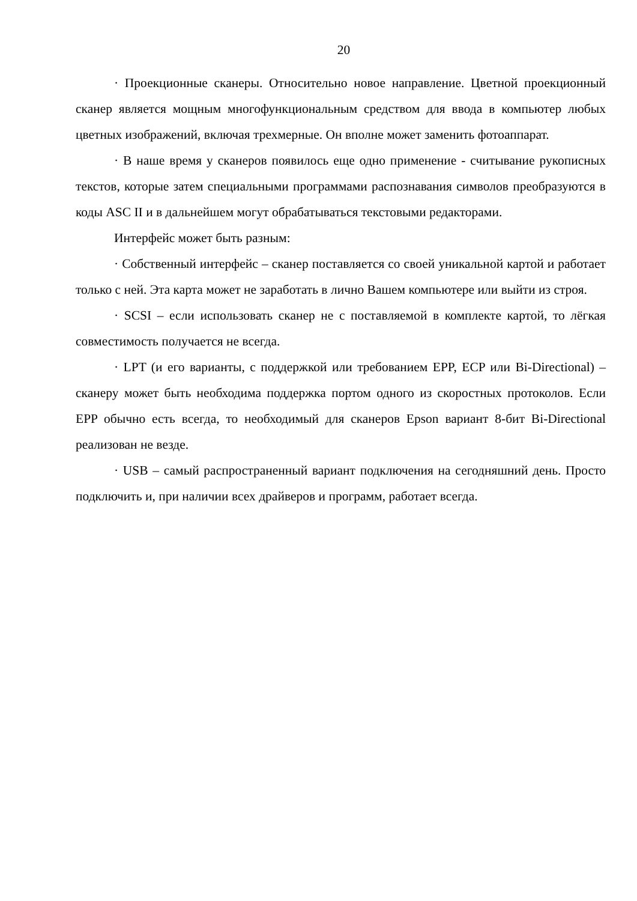20
· Проекционные сканеры. Относительно новое направление. Цветной проекционный сканер является мощным многофункциональным средством для ввода в компьютер любых цветных изображений, включая трехмерные. Он вполне может заменить фотоаппарат.
· В наше время у сканеров появилось еще одно применение - считывание рукописных текстов, которые затем специальными программами распознавания символов преобразуются в коды ASC II и в дальнейшем могут обрабатываться текстовыми редакторами.
Интерфейс может быть разным:
· Собственный интерфейс – сканер поставляется со своей уникальной картой и работает только с ней. Эта карта может не заработать в лично Вашем компьютере или выйти из строя.
· SCSI – если использовать сканер не с поставляемой в комплекте картой, то лёгкая совместимость получается не всегда.
· LPT (и его варианты, с поддержкой или требованием EPP, ECP или Bi-Directional) – сканеру может быть необходима поддержка портом одного из скоростных протоколов. Если EPP обычно есть всегда, то необходимый для сканеров Epson вариант 8-бит Bi-Directional реализован не везде.
· USB – самый распространенный вариант подключения на сегодняшний день. Просто подключить и, при наличии всех драйверов и программ, работает всегда.